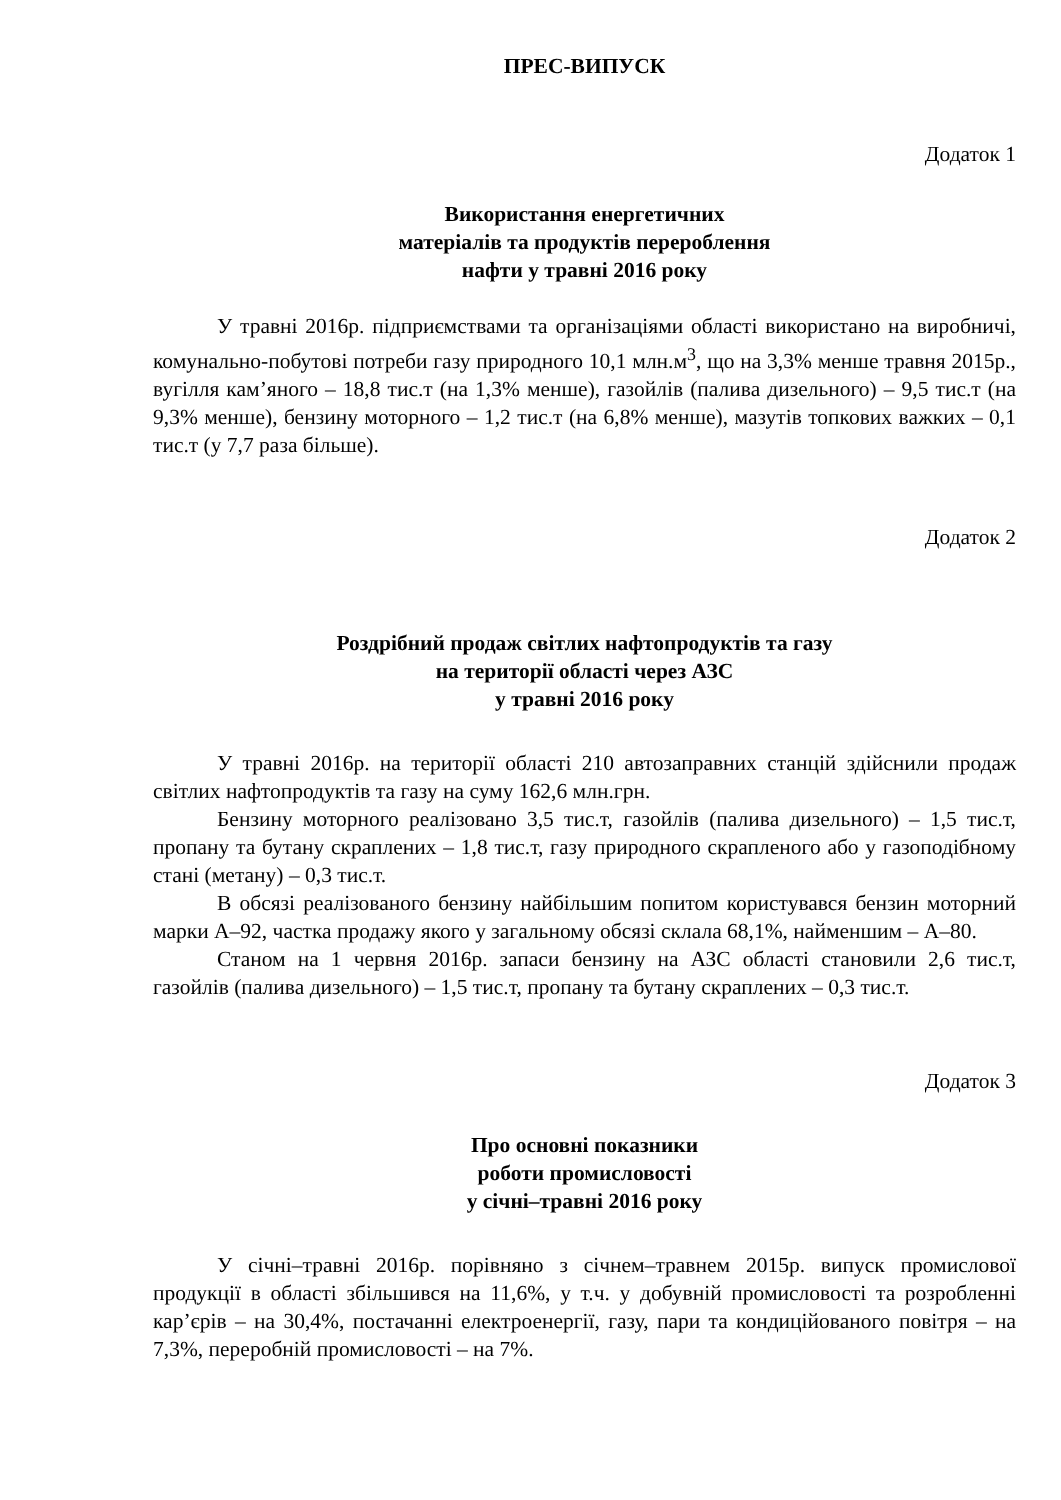ПРЕС-ВИПУСК
Додаток 1
Використання енергетичних
матеріалів та продуктів перероблення
нафти у травні 2016 року
У травні 2016р. підприємствами та організаціями області використано на виробничі, комунально-побутові потреби газу природного 10,1 млн.м<sup>3</sup>, що на 3,3% менше травня 2015р., вугілля кам’яного – 18,8 тис.т (на 1,3% менше), газойлів (палива дизельного) – 9,5 тис.т (на 9,3% менше), бензину моторного – 1,2 тис.т (на 6,8% менше), мазутів топкових важких – 0,1 тис.т (у 7,7 раза більше).
Додаток 2
Роздрібний продаж світлих нафтопродуктів та газу
на території області через АЗС
у травні 2016 року
У травні 2016р. на території області 210 автозаправних станцій здійснили продаж світлих нафтопродуктів та газу на суму 162,6 млн.грн.
Бензину моторного реалізовано 3,5 тис.т, газойлів (палива дизельного) – 1,5 тис.т, пропану та бутану скраплених – 1,8 тис.т, газу природного скрапленого або у газоподібному стані (метану) – 0,3 тис.т.
В обсязі реалізованого бензину найбільшим попитом користувався бензин моторний марки А–92, частка продажу якого у загальному обсязі склала 68,1%, найменшим – А–80.
Станом на 1 червня 2016р. запаси бензину на АЗС області становили 2,6 тис.т, газойлів (палива дизельного) – 1,5 тис.т, пропану та бутану скраплених – 0,3 тис.т.
Додаток 3
Про основні показники
роботи промисловості
у січні–травні 2016 року
У січні–травні 2016р. порівняно з січнем–травнем 2015р. випуск промислової продукції в області збільшився на 11,6%, у т.ч. у добувній промисловості та розробленні кар’єрів – на 30,4%, постачанні електроенергії, газу, пари та кондиційованого повітря – на 7,3%, переробній промисловості – на 7%.